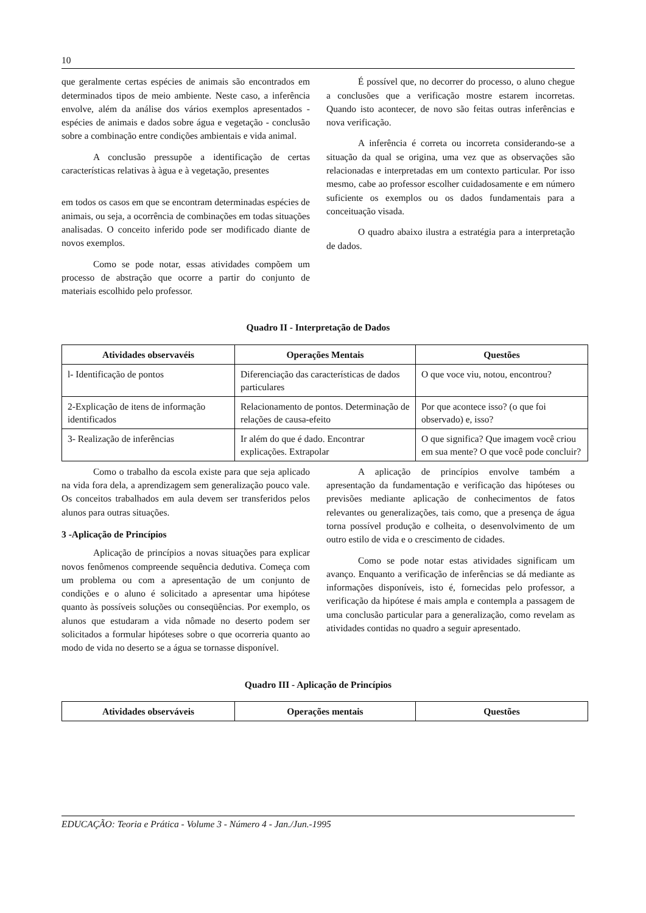10
que geralmente certas espécies de animais são encontrados em determinados tipos de meio ambiente. Neste caso, a inferência envolve, além da análise dos vários exemplos apresentados - espécies de animais e dados sobre água e vegetação - conclusão sobre a combinação entre condições ambientais e vida animal.
A conclusão pressupõe a identificação de certas características relativas à àgua e à vegetação, presentes
em todos os casos em que se encontram determinadas espécies de animais, ou seja, a ocorrência de combinações em todas situações analisadas. O conceito inferido pode ser modificado diante de novos exemplos.
Como se pode notar, essas atividades compõem um processo de abstração que ocorre a partir do conjunto de materiais escolhido pelo professor.
É possível que, no decorrer do processo, o aluno chegue a conclusões que a verificação mostre estarem incorretas. Quando isto acontecer, de novo são feitas outras inferências e nova verificação.
A inferência é correta ou incorreta considerando-se a situação da qual se origina, uma vez que as observações são relacionadas e interpretadas em um contexto particular. Por isso mesmo, cabe ao professor escolher cuidadosamente e em número suficiente os exemplos ou os dados fundamentais para a conceituação visada.
O quadro abaixo ilustra a estratégia para a interpretação de dados.
Quadro II - Interpretação de Dados
| Atividades observavéis | Operações Mentais | Questões |
| --- | --- | --- |
| l- Identificação de pontos | Diferenciação das características de dados particulares | O que voce viu, notou, encontrou? |
| 2-Explicação de itens de informação identificados | Relacionamento de pontos. Determinação de relações de causa-efeito | Por que acontece isso? (o que foi observado) e, isso? |
| 3- Realização de inferências | Ir além do que é dado. Encontrar explicações. Extrapolar | O que significa? Que imagem você criou em sua mente? O que você pode concluir? |
Como o trabalho da escola existe para que seja aplicado na vida fora dela, a aprendizagem sem generalização pouco vale. Os conceitos trabalhados em aula devem ser transferidos pelos alunos para outras situações.
3 -Aplicação de Princípios
Aplicação de princípios a novas situações para explicar novos fenômenos compreende sequência dedutiva. Começa com um problema ou com a apresentação de um conjunto de condições e o aluno é solicitado a apresentar uma hipótese quanto às possíveis soluções ou conseqüências. Por exemplo, os alunos que estudaram a vida nômade no deserto podem ser solicitados a formular hipóteses sobre o que ocorreria quanto ao modo de vida no deserto se a água se tornasse disponível.
A aplicação de princípios envolve também a apresentação da fundamentação e verificação das hipóteses ou previsões mediante aplicação de conhecimentos de fatos relevantes ou generalizações, tais como, que a presença de água torna possível produção e colheita, o desenvolvimento de um outro estilo de vida e o crescimento de cidades.
Como se pode notar estas atividades significam um avanço. Enquanto a verificação de inferências se dá mediante as informações disponíveis, isto é, fornecidas pelo professor, a verificação da hipótese é mais ampla e contempla a passagem de uma conclusão particular para a generalização, como revelam as atividades contidas no quadro a seguir apresentado.
Quadro III - Aplicação de Princípios
| Atividades observáveis | Operações mentais | Questões |
| --- | --- | --- |
EDUCAÇÃO: Teoria e Prática - Volume 3 - Número 4 - Jan./Jun.-1995